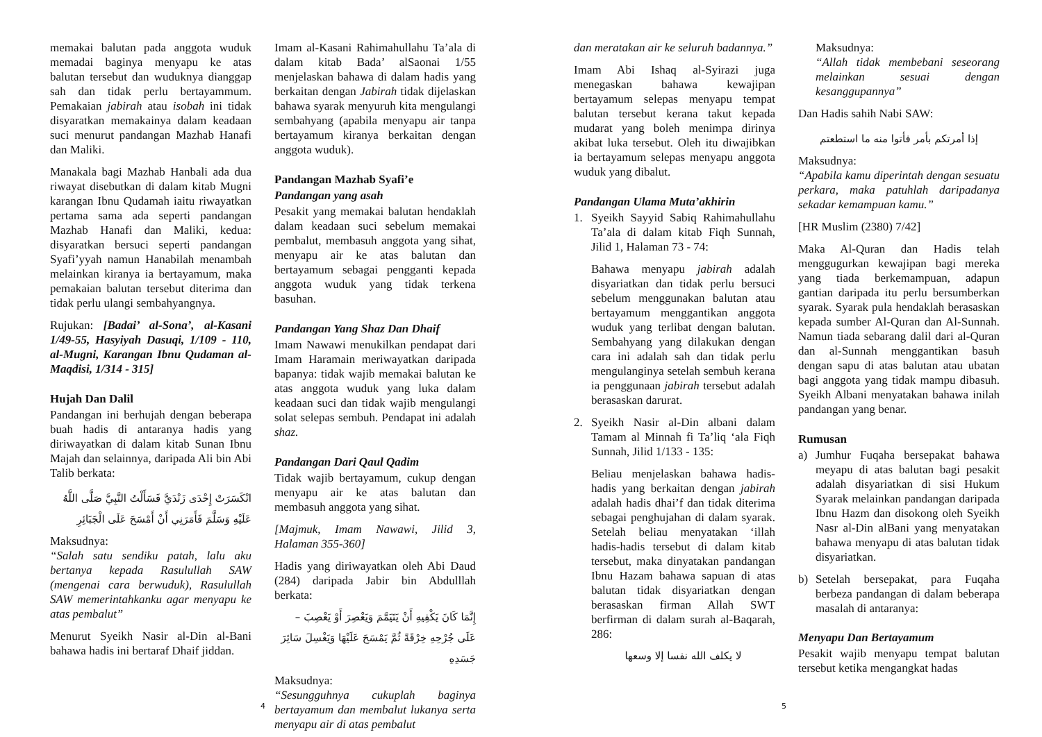memakai balutan pada anggota wuduk memadai baginya menyapu ke atas balutan tersebut dan wuduknya dianggap sah dan tidak perlu bertayammum. Pemakaian jabirah atau isobah ini tidak disyaratkan memakainya dalam keadaan suci menurut pandangan Mazhab Hanafi dan Maliki.
Manakala bagi Mazhab Hanbali ada dua riwayat disebutkan di dalam kitab Mugni karangan Ibnu Qudamah iaitu riwayatkan pertama sama ada seperti pandangan Mazhab Hanafi dan Maliki, kedua: disyaratkan bersuci seperti pandangan Syafi’yyah namun Hanabilah menambah melainkan kiranya ia bertayamum, maka pemakaian balutan tersebut diterima dan tidak perlu ulangi sembahyangnya.
Rujukan: [Badai’ al-Sona’, al-Kasani 1/49-55, Hasyiyah Dasuqi, 1/109 - 110, al-Mugni, Karangan Ibnu Qudaman al-Maqdisi, 1/314 - 315]
Hujah Dan Dalil
Pandangan ini berhujah dengan beberapa buah hadis di antaranya hadis yang diriwayatkan di dalam kitab Sunan Ibnu Majah dan selainnya, daripada Ali bin Abi Talib berkata:
انْكَسَرَتْ إِحْدَى زَنْدَيَّ فَسَأَلْتُ النَّبِيَّ صَلَّى اللَّهُ عَلَيْهِ وَسَلَّمَ فَأَمَرَنِي أَنْ أَمْسَحَ عَلَى الْجَبَائِرِ
Maksudnya:
“Salah satu sendiku patah, lalu aku bertanya kepada Rasulullah SAW (mengenai cara berwuduk), Rasulullah SAW memerintahkanku agar menyapu ke atas pembalut”
Menurut Syeikh Nasir al-Din al-Bani bahawa hadis ini bertaraf Dhaif jiddan.
Imam al-Kasani Rahimahullahu Ta’ala di dalam kitab Bada’ alSaonai 1/55 menjelaskan bahawa di dalam hadis yang berkaitan dengan Jabirah tidak dijelaskan bahawa syarak menyuruh kita mengulangi sembahyang (apabila menyapu air tanpa bertayamum kiranya berkaitan dengan anggota wuduk).
Pandangan Mazhab Syafi’e
Pandangan yang asah
Pesakit yang memakai balutan hendaklah dalam keadaan suci sebelum memakai pembalut, membasuh anggota yang sihat, menyapu air ke atas balutan dan bertayamum sebagai pengganti kepada anggota wuduk yang tidak terkena basuhan.
Pandangan Yang Shaz Dan Dhaif
Imam Nawawi menukilkan pendapat dari Imam Haramain meriwayatkan daripada bapanya: tidak wajib memakai balutan ke atas anggota wuduk yang luka dalam keadaan suci dan tidak wajib mengulangi solat selepas sembuh. Pendapat ini adalah shaz.
Pandangan Dari Qaul Qadim
Tidak wajib bertayamum, cukup dengan menyapu air ke atas balutan dan membasuh anggota yang sihat.
[Majmuk, Imam Nawawi, Jilid 3, Halaman 355-360]
Hadis yang diriwayatkan oleh Abi Daud (284) daripada Jabir bin Abdulllah berkata:
إِنَّمَا كَانَ يَكْفِيهِ أَنْ يَتَيَمَّمَ وَيَعْصِرَ أَوْ يَعْصِبَ – عَلَى جُرْحِهِ خِرْقَةً ثُمَّ يَمْسَحَ عَلَيْهَا وَيَغْسِلَ سَائِرَ جَسَدِهِ
Maksudnya:
“Sesungguhnya cukuplah baginya bertayamum dan membalut lukanya serta menyapu air di atas pembalut
4
dan meratakan air ke seluruh badannya.”
Imam Abi Ishaq al-Syirazi juga menegaskan bahawa kewajipan bertayamum selepas menyapu tempat balutan tersebut kerana takut kepada mudarat yang boleh menimpa dirinya akibat luka tersebut. Oleh itu diwajibkan ia bertayamum selepas menyapu anggota wuduk yang dibalut.
Pandangan Ulama Muta’akhirin
1. Syeikh Sayyid Sabiq Rahimahullahu Ta’ala di dalam kitab Fiqh Sunnah, Jilid 1, Halaman 73 - 74:
Bahawa menyapu jabirah adalah disyariatkan dan tidak perlu bersuci sebelum menggunakan balutan atau bertayamum menggantikan anggota wuduk yang terlibat dengan balutan. Sembahyang yang dilakukan dengan cara ini adalah sah dan tidak perlu mengulanginya setelah sembuh kerana ia penggunaan jabirah tersebut adalah berasaskan darurat.
2. Syeikh Nasir al-Din albani dalam Tamam al Minnah fi Ta’liq ‘ala Fiqh Sunnah, Jilid 1/133 - 135:
Beliau menjelaskan bahawa hadis-hadis yang berkaitan dengan jabirah adalah hadis dhai’f dan tidak diterima sebagai penghujahan di dalam syarak. Setelah beliau menyatakan ‘illah hadis-hadis tersebut di dalam kitab tersebut, maka dinyatakan pandangan Ibnu Hazam bahawa sapuan di atas balutan tidak disyariatkan dengan berasaskan firman Allah SWT berfirman di dalam surah al-Baqarah, 286:
لا يكلف الله نفسا إلا وسعها
Maksudnya:
“Allah tidak membebani seseorang melainkan sesuai dengan kesanggupannya”
Dan Hadis sahih Nabi SAW:
إذا أمرتكم بأمر فأتوا منه ما استطعتم
Maksudnya:
“Apabila kamu diperintah dengan sesuatu perkara, maka patuhlah daripadanya sekadar kemampuan kamu.”
[HR Muslim (2380) 7/42]
Maka Al-Quran dan Hadis telah menggugurkan kewajipan bagi mereka yang tiada berkemampuan, adapun gantian daripada itu perlu bersumberkan syarak. Syarak pula hendaklah berasaskan kepada sumber Al-Quran dan Al-Sunnah. Namun tiada sebarang dalil dari al-Quran dan al-Sunnah menggantikan basuh dengan sapu di atas balutan atau ubatan bagi anggota yang tidak mampu dibasuh. Syeikh Albani menyatakan bahawa inilah pandangan yang benar.
Rumusan
a) Jumhur Fuqaha bersepakat bahawa meyapu di atas balutan bagi pesakit adalah disyariatkan di sisi Hukum Syarak melainkan pandangan daripada Ibnu Hazm dan disokong oleh Syeikh Nasr al-Din alBani yang menyatakan bahawa menyapu di atas balutan tidak disyariatkan.
b) Setelah bersepakat, para Fuqaha berbeza pandangan di dalam beberapa masalah di antaranya:
Menyapu Dan Bertayamum
Pesakit wajib menyapu tempat balutan tersebut ketika mengangkat hadas
5